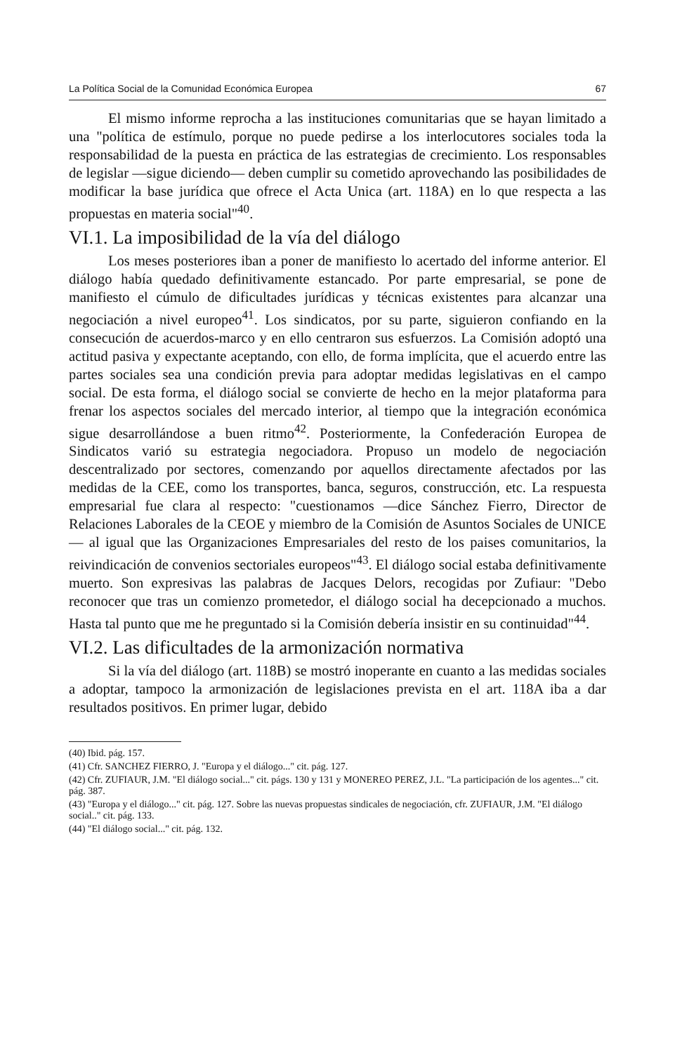La Política Social de la Comunidad Económica Europea 67
El mismo informe reprocha a las instituciones comunitarias que se hayan limitado a una "política de estímulo, porque no puede pedirse a los interlocutores sociales toda la responsabilidad de la puesta en práctica de las estrategias de crecimiento. Los responsables de legislar —sigue diciendo— deben cumplir su cometido aprovechando las posibilidades de modificar la base jurídica que ofrece el Acta Unica (art. 118A) en lo que respecta a las propuestas en materia social"<sup>40</sup>.
VI.1. La imposibilidad de la vía del diálogo
Los meses posteriores iban a poner de manifiesto lo acertado del informe anterior. El diálogo había quedado definitivamente estancado. Por parte empresarial, se pone de manifiesto el cúmulo de dificultades jurídicas y técnicas existentes para alcanzar una negociación a nivel europeo<sup>41</sup>. Los sindicatos, por su parte, siguieron confiando en la consecución de acuerdos-marco y en ello centraron sus esfuerzos. La Comisión adoptó una actitud pasiva y expectante aceptando, con ello, de forma implícita, que el acuerdo entre las partes sociales sea una condición previa para adoptar medidas legislativas en el campo social. De esta forma, el diálogo social se convierte de hecho en la mejor plataforma para frenar los aspectos sociales del mercado interior, al tiempo que la integración económica sigue desarrollándose a buen ritmo<sup>42</sup>. Posteriormente, la Confederación Europea de Sindicatos varió su estrategia negociadora. Propuso un modelo de negociación descentralizado por sectores, comenzando por aquellos directamente afectados por las medidas de la CEE, como los transportes, banca, seguros, construcción, etc. La respuesta empresarial fue clara al respecto: "cuestionamos —dice Sánchez Fierro, Director de Relaciones Laborales de la CEOE y miembro de la Comisión de Asuntos Sociales de UNICE— al igual que las Organizaciones Empresariales del resto de los paises comunitarios, la reivindicación de convenios sectoriales europeos"<sup>43</sup>. El diálogo social estaba definitivamente muerto. Son expresivas las palabras de Jacques Delors, recogidas por Zufiaur: "Debo reconocer que tras un comienzo prometedor, el diálogo social ha decepcionado a muchos. Hasta tal punto que me he preguntado si la Comisión debería insistir en su continuidad"<sup>44</sup>.
VI.2. Las dificultades de la armonización normativa
Si la vía del diálogo (art. 118B) se mostró inoperante en cuanto a las medidas sociales a adoptar, tampoco la armonización de legislaciones prevista en el art. 118A iba a dar resultados positivos. En primer lugar, debido
(40) Ibid. pág. 157.
(41) Cfr. SANCHEZ FIERRO, J. "Europa y el diálogo..." cit. pág. 127.
(42) Cfr. ZUFIAUR, J.M. "El diálogo social..." cit. págs. 130 y 131 y MONEREO PEREZ, J.L. "La participación de los agentes..." cit. pág. 387.
(43) "Europa y el diálogo..." cit. pág. 127. Sobre las nuevas propuestas sindicales de negociación, cfr. ZUFIAUR, J.M. "El diálogo social.." cit. pág. 133.
(44) "El diálogo social..." cit. pág. 132.